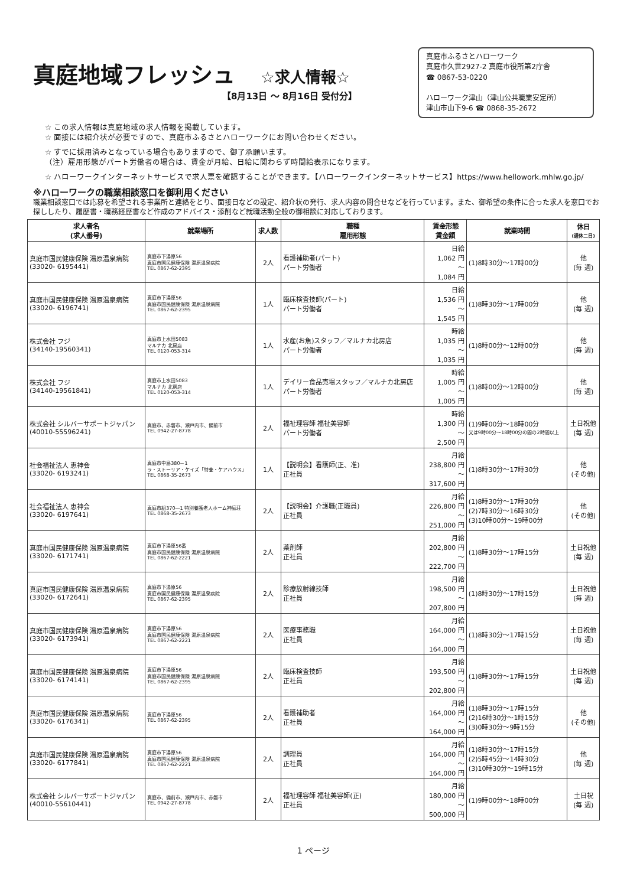真庭地域フレッシュ ☆求人情報☆
【8月13日 ～ 8月16日 受付分】
真庭市ふるさとハローワーク
真庭市久世2927-2 真庭市役所第2庁舎
☎ 0867-53-0220
ハローワーク津山（津山公共職業安定所）
津山市山下9-6 ☎ 0868-35-2672
☆ この求人情報は真庭地域の求人情報を掲載しています。
☆ 面接には紹介状が必要ですので、真庭市ふるさとハローワークにお問い合わせください。
☆ すでに採用済みとなっている場合もありますので、御了承願います。
（注）雇用形態がパート労働者の場合は、賃金が月給、日給に関わらず時間給表示になります。
☆ ハローワークインターネットサービスで求人票を確認することができます。【ハローワークインターネットサービス】https://www.hellowork.mhlw.go.jp/
※ハローワークの職業相談窓口を御利用ください
職業相談窓口では応募を希望される事業所と連絡をとり、面接日などの設定、紹介状の発行、求人内容の問合せなどを行っています。また、御希望の条件に合った求人を窓口でお探ししたり、履歴書・職務経歴書など作成のアドバイス・添削など就職活動全般の御相談に対応しております。
| 求人者名 (求人番号) | 就業場所 | 求人数 | 職種 雇用形態 | 賃金形態 賃金額 | 就業時間 | 休日 (週休二日) |
| --- | --- | --- | --- | --- | --- | --- |
| 真庭市国民健康保険 湯原温泉病院 (33020- 6195441) | 真庭市下湯原56 真庭市国民健康保険 湯原温泉病院 TEL 0867-62-2395 | 2人 | 看護補助者(パート) パート労働者 | 日給 1,062 円 ～ 1,084 円 | (1)8時30分～17時00分 | 他 (毎 週) |
| 真庭市国民健康保険 湯原温泉病院 (33020- 6196741) | 真庭市下湯原56 真庭市国民健康保険 湯原温泉病院 TEL 0867-62-2395 | 1人 | 臨床検査技師(パート) パート労働者 | 日給 1,536 円 ～ 1,545 円 | (1)8時30分～17時00分 | 他 (毎 週) |
| 株式会社 フジ (34140-19560341) | 真庭市上水田5083 マルナカ 北房店 TEL 0120-053-314 | 1人 | 水産(お魚)スタッフ／マルナカ北房店 パート労働者 | 時給 1,035 円 ～ 1,035 円 | (1)8時00分～12時00分 | 他 (毎 週) |
| 株式会社 フジ (34140-19561841) | 真庭市上水田5083 マルナカ 北房店 TEL 0120-053-314 | 1人 | デイリー食品売場スタッフ／マルナカ北房店 パート労働者 | 時給 1,005 円 ～ 1,005 円 | (1)8時00分～12時00分 | 他 (毎 週) |
| 株式会社 シルバーサポートジャパン (40010-55596241) | 真庭市、赤磐市、瀬戸内市、備前市 TEL 0942-27-8778 | 2人 | 福祉理容師 福祉美容師 パート労働者 | 時給 1,300 円 ～ 2,500 円 | (1)9時00分～18時00分 又は9時00分～18時00分の間の2時間以上 | 土日祝他 (毎 週) |
| 社会福祉法人 恵神会 (33020- 6193241) | 真庭市中島380－1 ラ・ストーリア・ケイズ「特養・ケアハウス」 TEL 0868-35-2673 | 1人 | 【説明会】看護師(正、准) 正社員 | 月給 238,800 円 ～ 317,600 円 | (1)8時30分～17時30分 | 他 (その他) |
| 社会福祉法人 恵神会 (33020- 6197641) | 真庭市組370―1 特別養護老人ホーム神庭荘 TEL 0868-35-2673 | 2人 | 【説明会】介護職(正職員) 正社員 | 月給 226,800 円 ～ 251,000 円 | (1)8時30分～17時30分 (2)7時30分～16時30分 (3)10時00分～19時00分 | 他 (その他) |
| 真庭市国民健康保険 湯原温泉病院 (33020- 6171741) | 真庭市下湯原56番 真庭市国民健康保険 湯原温泉病院 TEL 0867-62-2221 | 2人 | 薬剤師 正社員 | 月給 202,800 円 ～ 222,700 円 | (1)8時30分～17時15分 | 土日祝他 (毎 週) |
| 真庭市国民健康保険 湯原温泉病院 (33020- 6172641) | 真庭市下湯原56 真庭市国民健康保険 湯原温泉病院 TEL 0867-62-2395 | 2人 | 診療放射線技師 正社員 | 月給 198,500 円 ～ 207,800 円 | (1)8時30分～17時15分 | 土日祝他 (毎 週) |
| 真庭市国民健康保険 湯原温泉病院 (33020- 6173941) | 真庭市下湯原56 真庭市国民健康保険 湯原温泉病院 TEL 0867-62-2221 | 2人 | 医療事務職 正社員 | 月給 164,000 円 ～ 164,000 円 | (1)8時30分～17時15分 | 土日祝他 (毎 週) |
| 真庭市国民健康保険 湯原温泉病院 (33020- 6174141) | 真庭市下湯原56 真庭市国民健康保険 湯原温泉病院 TEL 0867-62-2395 | 2人 | 臨床検査技師 正社員 | 月給 193,500 円 ～ 202,800 円 | (1)8時30分～17時15分 | 土日祝他 (毎 週) |
| 真庭市国民健康保険 湯原温泉病院 (33020- 6176341) | 真庭市下湯原56 TEL 0867-62-2395 | 2人 | 看護補助者 正社員 | 月給 164,000 円 ～ 164,000 円 | (1)8時30分～17時15分 (2)16時30分～1時15分 (3)0時30分～9時15分 | 他 (その他) |
| 真庭市国民健康保険 湯原温泉病院 (33020- 6177841) | 真庭市下湯原56 真庭市国民健康保険 湯原温泉病院 TEL 0867-62-2221 | 2人 | 調理員 正社員 | 月給 164,000 円 ～ 164,000 円 | (1)8時30分～17時15分 (2)5時45分～14時30分 (3)10時30分～19時15分 | 他 (毎 週) |
| 株式会社 シルバーサポートジャパン (40010-55610441) | 真庭市、備前市、瀬戸内市、赤磐市 TEL 0942-27-8778 | 2人 | 福祉理容師 福祉美容師(正) 正社員 | 月給 180,000 円 ～ 500,000 円 | (1)9時00分～18時00分 | 土日祝 (毎 週) |
1 ページ